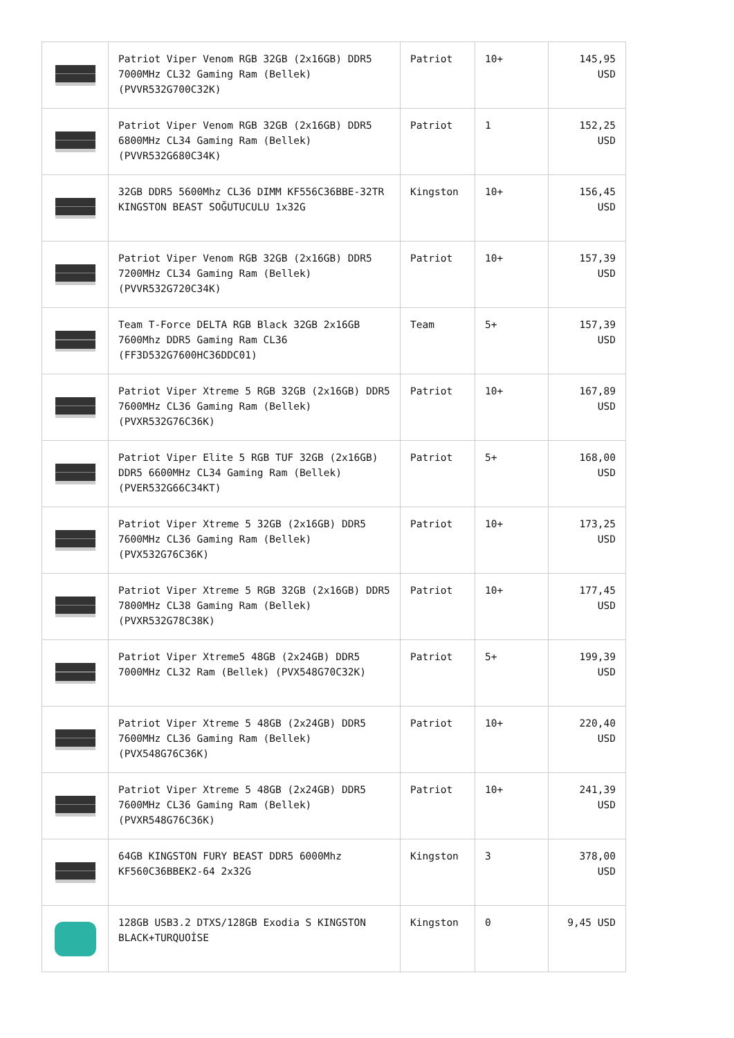| | Patriot Viper Venom RGB 32GB (2x16GB) DDR5 7000MHz CL32 Gaming Ram (Bellek) (PVVR532G700C32K) | Patriot | 10+ | 145,95 USD |
| | Patriot Viper Venom RGB 32GB (2x16GB) DDR5 6800MHz CL34 Gaming Ram (Bellek) (PVVR532G680C34K) | Patriot | 1 | 152,25 USD |
| | 32GB DDR5 5600Mhz CL36 DIMM KF556C36BBE-32TR KINGSTON BEAST SOĞUTUCULU 1x32G | Kingston | 10+ | 156,45 USD |
| | Patriot Viper Venom RGB 32GB (2x16GB) DDR5 7200MHz CL34 Gaming Ram (Bellek) (PVVR532G720C34K) | Patriot | 10+ | 157,39 USD |
| | Team T-Force DELTA RGB Black 32GB 2x16GB 7600Mhz DDR5 Gaming Ram CL36 (FF3D532G7600HC36DDC01) | Team | 5+ | 157,39 USD |
| | Patriot Viper Xtreme 5 RGB 32GB (2x16GB) DDR5 7600MHz CL36 Gaming Ram (Bellek) (PVXR532G76C36K) | Patriot | 10+ | 167,89 USD |
| | Patriot Viper Elite 5 RGB TUF 32GB (2x16GB) DDR5 6600MHz CL34 Gaming Ram (Bellek) (PVER532G66C34KT) | Patriot | 5+ | 168,00 USD |
| | Patriot Viper Xtreme 5 32GB (2x16GB) DDR5 7600MHz CL36 Gaming Ram (Bellek) (PVX532G76C36K) | Patriot | 10+ | 173,25 USD |
| | Patriot Viper Xtreme 5 RGB 32GB (2x16GB) DDR5 7800MHz CL38 Gaming Ram (Bellek) (PVXR532G78C38K) | Patriot | 10+ | 177,45 USD |
| | Patriot Viper Xtreme5 48GB (2x24GB) DDR5 7000MHz CL32 Ram (Bellek) (PVX548G70C32K) | Patriot | 5+ | 199,39 USD |
| | Patriot Viper Xtreme 5 48GB (2x24GB) DDR5 7600MHz CL36 Gaming Ram (Bellek) (PVX548G76C36K) | Patriot | 10+ | 220,40 USD |
| | Patriot Viper Xtreme 5 48GB (2x24GB) DDR5 7600MHz CL36 Gaming Ram (Bellek) (PVXR548G76C36K) | Patriot | 10+ | 241,39 USD |
| | 64GB KINGSTON FURY BEAST DDR5 6000Mhz KF560C36BBEK2-64 2x32G | Kingston | 3 | 378,00 USD |
| | 128GB USB3.2 DTXS/128GB Exodia S KINGSTON BLACK+TURQUOİSE | Kingston | 0 | 9,45 USD |